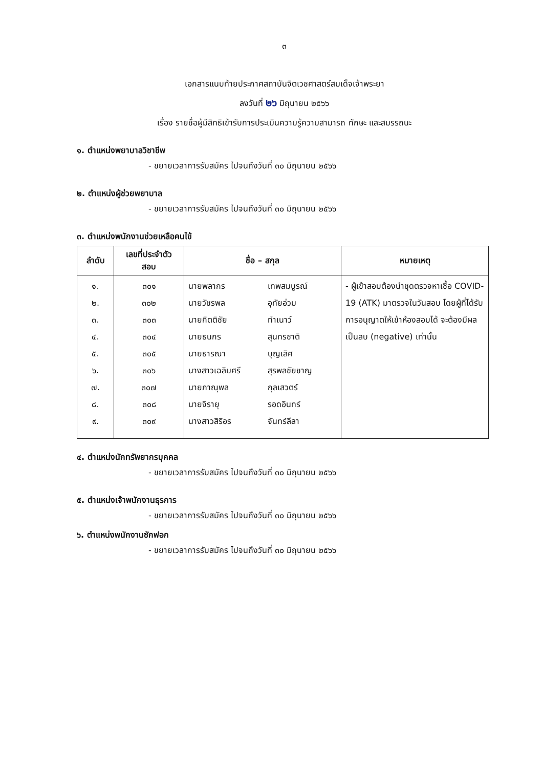๓
เอกสารแนบท้ายประกาศสถาบันจิตเวชศาสตร์สมเด็จเจ้าพระยา
ลงวันที่ ๒๖ มิถุนายน ๒๕๖๖
เรื่อง รายชื่อผู้มีสิทธิเข้ารับการประเมินความรู้ความสามารถ ทักษะ และสมรรถนะ
๑. ตำแหน่งพยาบาลวิชาชีพ
- ขยายเวลาการรับสมัคร ไปจนถึงวันที่ ๓๐ มิถุนายน ๒๕๖๖
๒. ตำแหน่งผู้ช่วยพยาบาล
- ขยายเวลาการรับสมัคร ไปจนถึงวันที่ ๓๐ มิถุนายน ๒๕๖๖
๓. ตำแหน่งพนักงานช่วยเหลือคนไข้
| ลำดับ | เลขที่ประจำตัว สอบ | ชื่อ – สกุล | หมายเหตุ |
| --- | --- | --- | --- |
| ๑. ๒. ๓. ๔. ๕. ๖. ๗. ๘. ๙. | ๓๐๑ ๓๐๒ ๓๐๓ ๓๐๔ ๓๐๕ ๓๐๖ ๓๐๗ ๓๐๘ ๓๐๙ | นายพลากร เทพสมบูรณ์ นายวัชรพล อุทัยอ่วม นายกิตติชัย ทำเนาว์ นายธนกร สุนทรชาติ นายธารณา บุญเลิศ นางสาวเฉลิมศรี สุรพลชัยชาญ นายภาณุพล กุลเสวตร์ นายจิรายุ รอดอินทร์ นางสาวสิริอร จันทร์ลีลา | - ผู้เข้าสอบต้องนำชุดตรวจหาเชื้อ COVID-19 (ATK) มาตรวจในวันสอบ โดยผู้ที่ได้รับการอนุญาตให้เข้าห้องสอบได้ จะต้องมีผลเป็นลบ (negative) เท่านั้น |
๔. ตำแหน่งนักทรัพยากรบุคคล
- ขยายเวลาการรับสมัคร ไปจนถึงวันที่ ๓๐ มิถุนายน ๒๕๖๖
๕. ตำแหน่งเจ้าพนักงานธุรการ
- ขยายเวลาการรับสมัคร ไปจนถึงวันที่ ๓๐ มิถุนายน ๒๕๖๖
๖. ตำแหน่งพนักงานซักฟอก
- ขยายเวลาการรับสมัคร ไปจนถึงวันที่ ๓๐ มิถุนายน ๒๕๖๖